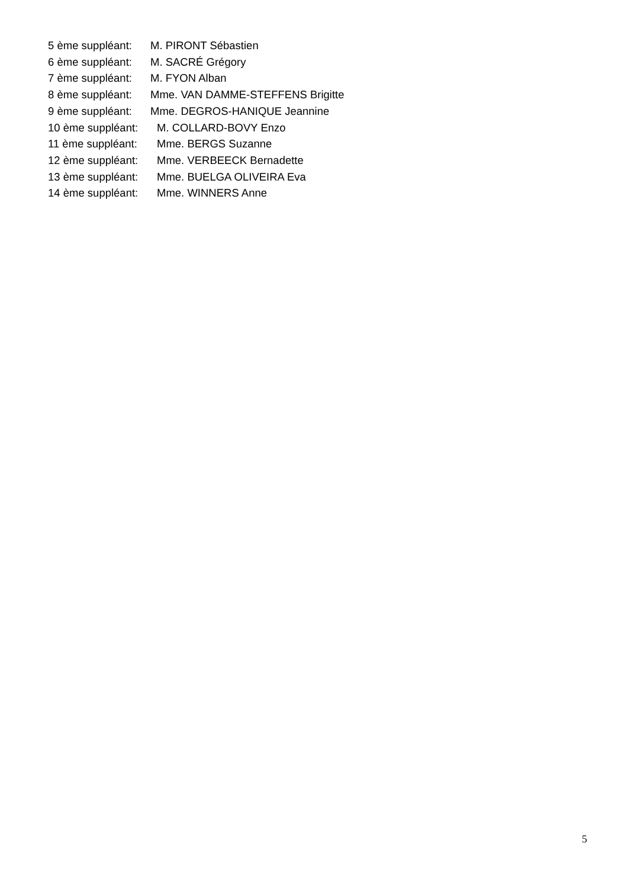5 ème suppléant: M. PIRONT Sébastien
6 ème suppléant: M. SACRÉ Grégory
7 ème suppléant: M. FYON Alban
8 ème suppléant: Mme. VAN DAMME-STEFFENS Brigitte
9 ème suppléant: Mme. DEGROS-HANIQUE Jeannine
10 ème suppléant: M. COLLARD-BOVY Enzo
11 ème suppléant: Mme. BERGS Suzanne
12 ème suppléant: Mme. VERBEECK Bernadette
13 ème suppléant: Mme. BUELGA OLIVEIRA Eva
14 ème suppléant: Mme. WINNERS Anne
5